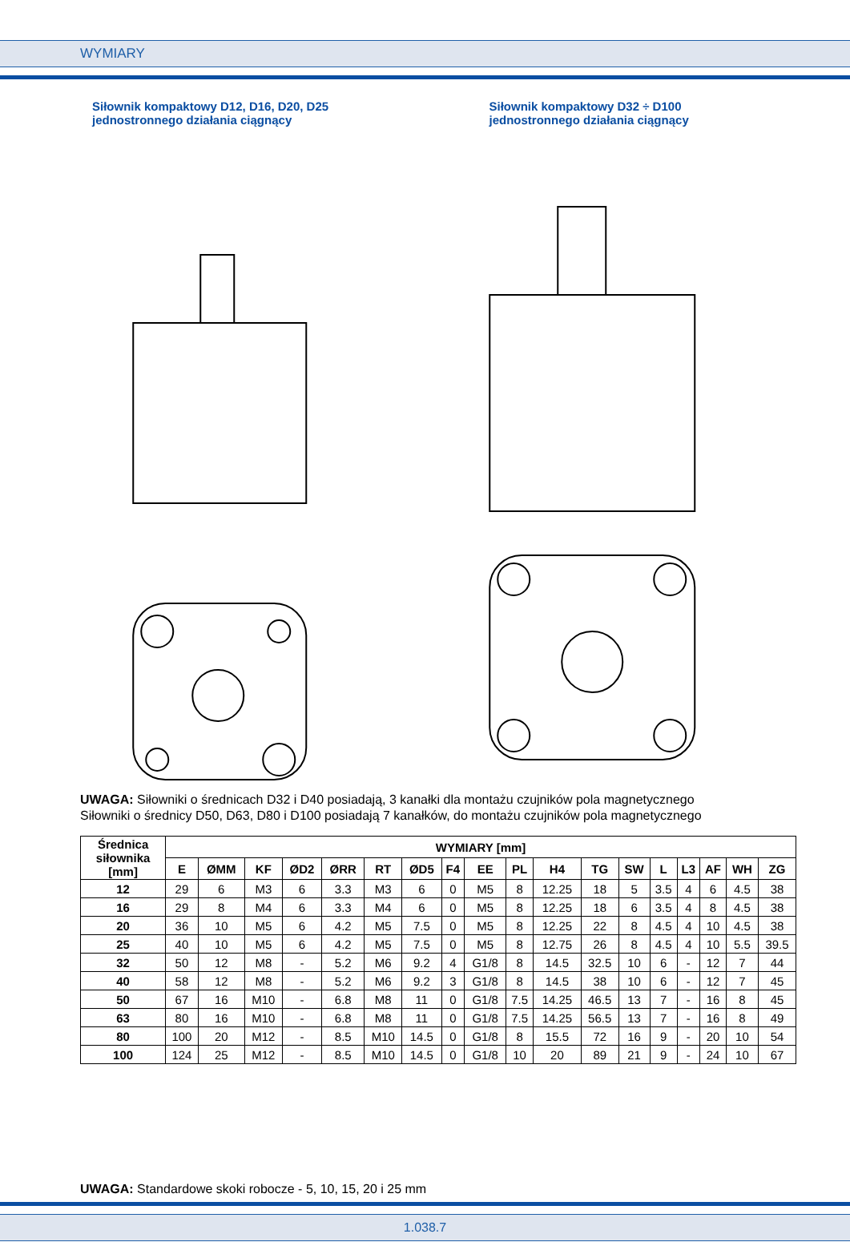WYMIARY
Siłownik kompaktowy D12, D16, D20, D25
jednostronnego działania ciągnący
Siłownik kompaktowy D32 ÷ D100
jednostronnego działania ciągnący
UWAGA: Siłowniki o średnicach D32 i D40 posiadają, 3 kanałki dla montażu czujników pola magnetycznego
Siłowniki o średnicy D50, D63, D80 i D100 posiadają 7 kanałków, do montażu czujników pola magnetycznego
| Średnica siłownika [mm] | WYMIARY [mm] | | | | | | | | | | | | | | | | | |
| --- | --- | --- | --- | --- | --- | --- | --- | --- | --- | --- | --- | --- | --- | --- | --- | --- | --- | --- |
| | E | ØMM | KF | ØD2 | ØRR | RT | ØD5 | F4 | EE | PL | H4 | TG | SW | L | L3 | AF | WH | ZG |
| 12 | 29 | 6 | M3 | 6 | 3.3 | M3 | 6 | 0 | M5 | 8 | 12.25 | 18 | 5 | 3.5 | 4 | 6 | 4.5 | 38 |
| 16 | 29 | 8 | M4 | 6 | 3.3 | M4 | 6 | 0 | M5 | 8 | 12.25 | 18 | 6 | 3.5 | 4 | 8 | 4.5 | 38 |
| 20 | 36 | 10 | M5 | 6 | 4.2 | M5 | 7.5 | 0 | M5 | 8 | 12.25 | 22 | 8 | 4.5 | 4 | 10 | 4.5 | 38 |
| 25 | 40 | 10 | M5 | 6 | 4.2 | M5 | 7.5 | 0 | M5 | 8 | 12.75 | 26 | 8 | 4.5 | 4 | 10 | 5.5 | 39.5 |
| 32 | 50 | 12 | M8 | - | 5.2 | M6 | 9.2 | 4 | G1/8 | 8 | 14.5 | 32.5 | 10 | 6 | - | 12 | 7 | 44 |
| 40 | 58 | 12 | M8 | - | 5.2 | M6 | 9.2 | 3 | G1/8 | 8 | 14.5 | 38 | 10 | 6 | - | 12 | 7 | 45 |
| 50 | 67 | 16 | M10 | - | 6.8 | M8 | 11 | 0 | G1/8 | 7.5 | 14.25 | 46.5 | 13 | 7 | - | 16 | 8 | 45 |
| 63 | 80 | 16 | M10 | - | 6.8 | M8 | 11 | 0 | G1/8 | 7.5 | 14.25 | 56.5 | 13 | 7 | - | 16 | 8 | 49 |
| 80 | 100 | 20 | M12 | - | 8.5 | M10 | 14.5 | 0 | G1/8 | 8 | 15.5 | 72 | 16 | 9 | - | 20 | 10 | 54 |
| 100 | 124 | 25 | M12 | - | 8.5 | M10 | 14.5 | 0 | G1/8 | 10 | 20 | 89 | 21 | 9 | - | 24 | 10 | 67 |
UWAGA: Standardowe skoki robocze - 5, 10, 15, 20 i 25 mm
1.038.7